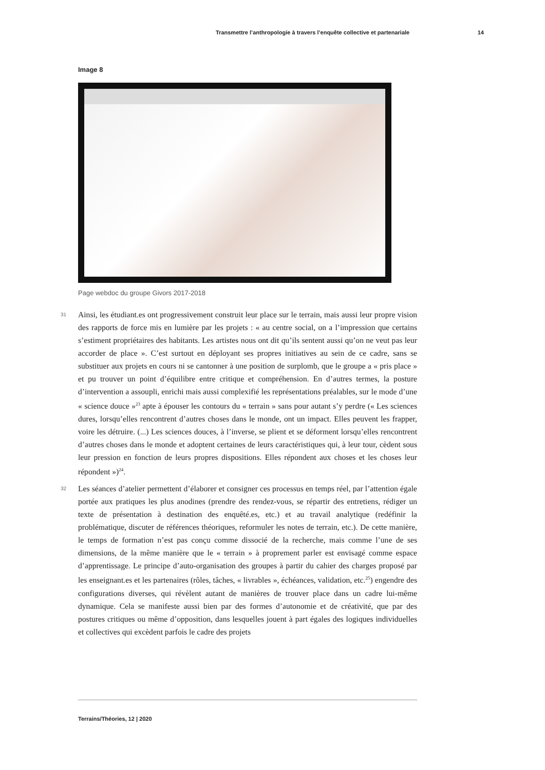Transmettre l’anthropologie à travers l’enquête collective et partenariale 14
Image 8
Page webdoc du groupe Givors 2017-2018
31 Ainsi, les étudiant.es ont progressivement construit leur place sur le terrain, mais aussi leur propre vision des rapports de force mis en lumière par les projets : « au centre social, on a l’impression que certains s’estiment propriétaires des habitants. Les artistes nous ont dit qu’ils sentent aussi qu’on ne veut pas leur accorder de place ». C’est surtout en déployant ses propres initiatives au sein de ce cadre, sans se substituer aux projets en cours ni se cantonner à une position de surplomb, que le groupe a « pris place » et pu trouver un point d’équilibre entre critique et compréhension. En d’autres termes, la posture d’intervention a assoupli, enrichi mais aussi complexifié les représentations préalables, sur le mode d’une « science douce »<sup>23</sup> apte à épouser les contours du « terrain » sans pour autant s’y perdre (« Les sciences dures, lorsqu’elles rencontrent d’autres choses dans le monde, ont un impact. Elles peuvent les frapper, voire les détruire. (...) Les sciences douces, à l’inverse, se plient et se déforment lorsqu’elles rencontrent d’autres choses dans le monde et adoptent certaines de leurs caractéristiques qui, à leur tour, cèdent sous leur pression en fonction de leurs propres dispositions. Elles répondent aux choses et les choses leur répondent »)<sup>24</sup>.
32 Les séances d’atelier permettent d’élaborer et consigner ces processus en temps réel, par l’attention égale portée aux pratiques les plus anodines (prendre des rendez-vous, se répartir des entretiens, rédiger un texte de présentation à destination des enquêté.es, etc.) et au travail analytique (redéfinir la problématique, discuter de références théoriques, reformuler les notes de terrain, etc.). De cette manière, le temps de formation n’est pas conçu comme dissocié de la recherche, mais comme l’une de ses dimensions, de la même manière que le « terrain » à proprement parler est envisagé comme espace d’apprentissage. Le principe d’auto-organisation des groupes à partir du cahier des charges proposé par les enseignant.es et les partenaires (rôles, tâches, « livrables », échéances, validation, etc.<sup>25</sup>) engendre des configurations diverses, qui révèlent autant de manières de trouver place dans un cadre lui-même dynamique. Cela se manifeste aussi bien par des formes d’autonomie et de créativité, que par des postures critiques ou même d’opposition, dans lesquelles jouent à part égales des logiques individuelles et collectives qui excèdent parfois le cadre des projets
Terrains/Théories, 12 | 2020